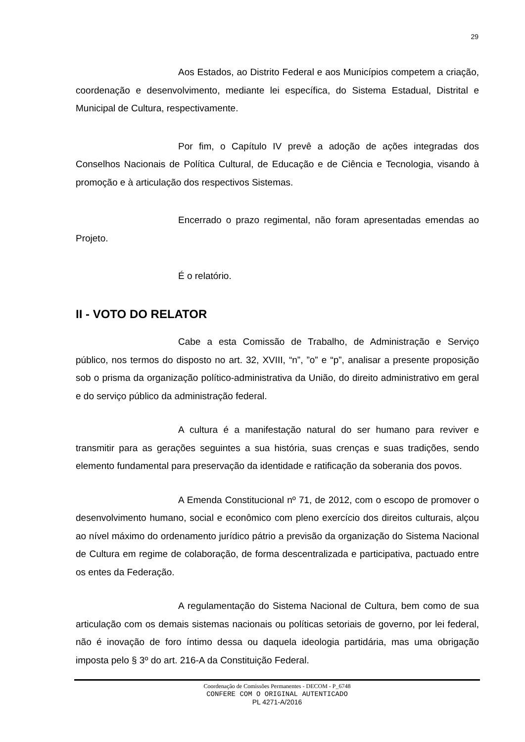29
Aos Estados, ao Distrito Federal e aos Municípios competem a criação, coordenação e desenvolvimento, mediante lei específica, do Sistema Estadual, Distrital e Municipal de Cultura, respectivamente.
Por fim, o Capítulo IV prevê a adoção de ações integradas dos Conselhos Nacionais de Política Cultural, de Educação e de Ciência e Tecnologia, visando à promoção e à articulação dos respectivos Sistemas.
Encerrado o prazo regimental, não foram apresentadas emendas ao Projeto.
É o relatório.
II - VOTO DO RELATOR
Cabe a esta Comissão de Trabalho, de Administração e Serviço público, nos termos do disposto no art. 32, XVIII, “n”, ”o” e “p”, analisar a presente proposição sob o prisma da organização político-administrativa da União, do direito administrativo em geral e do serviço público da administração federal.
A cultura é a manifestação natural do ser humano para reviver e transmitir para as gerações seguintes a sua história, suas crenças e suas tradições, sendo elemento fundamental para preservação da identidade e ratificação da soberania dos povos.
A Emenda Constitucional nº 71, de 2012, com o escopo de promover o desenvolvimento humano, social e econômico com pleno exercício dos direitos culturais, alçou ao nível máximo do ordenamento jurídico pátrio a previsão da organização do Sistema Nacional de Cultura em regime de colaboração, de forma descentralizada e participativa, pactuado entre os entes da Federação.
A regulamentação do Sistema Nacional de Cultura, bem como de sua articulação com os demais sistemas nacionais ou políticas setoriais de governo, por lei federal, não é inovação de foro íntimo dessa ou daquela ideologia partidária, mas uma obrigação imposta pelo § 3º do art. 216-A da Constituição Federal.
Coordenação de Comissões Permanentes - DECOM - P_6748
CONFERE COM O ORIGINAL AUTENTICADO
PL 4271-A/2016